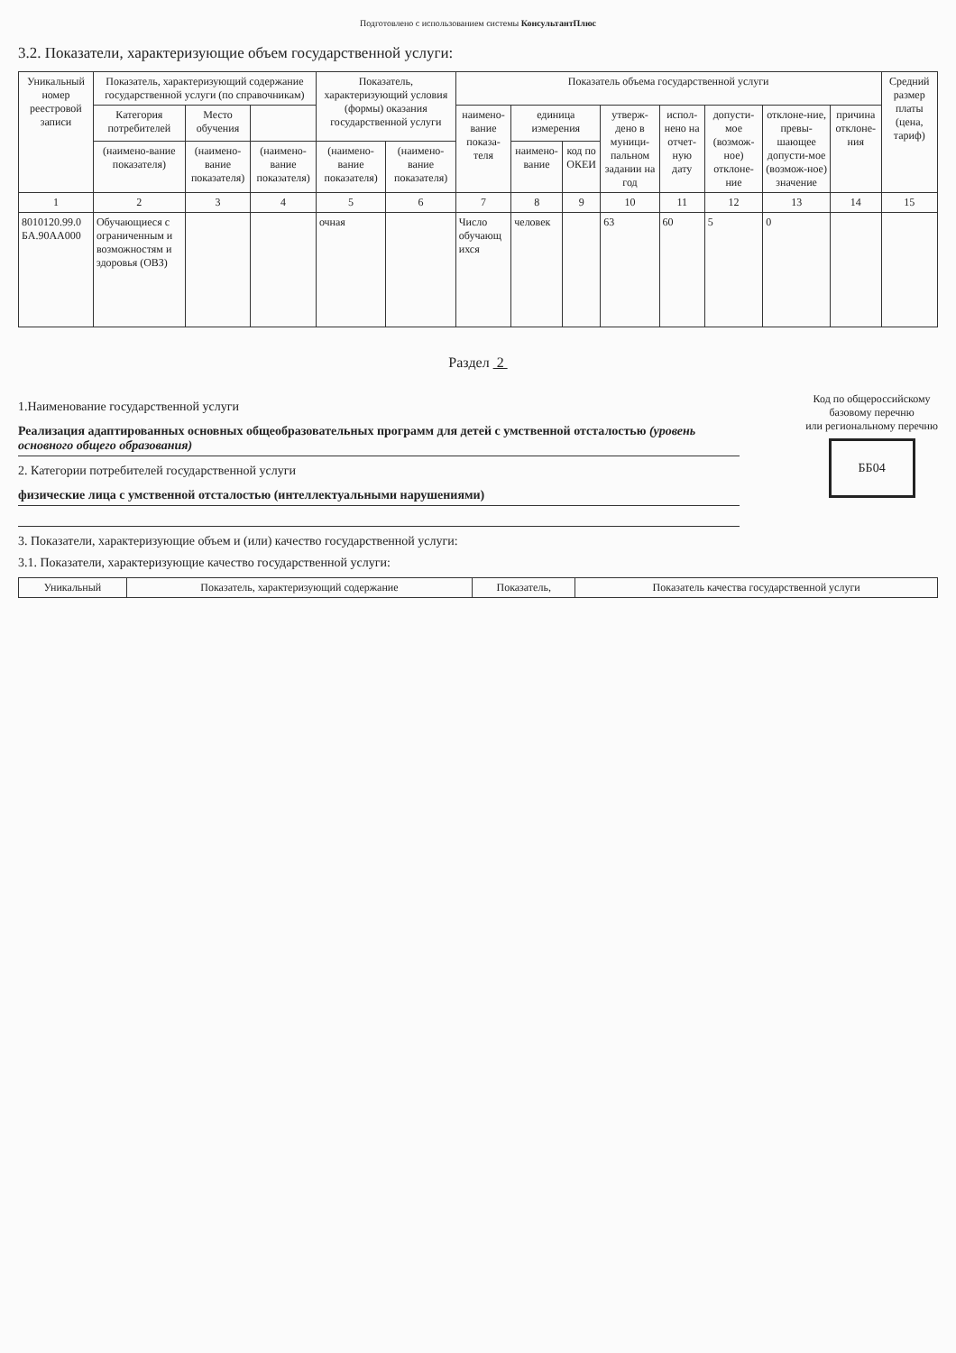Подготовлено с использованием системы КонсультантПлюс
3.2. Показатели, характеризующие объем государственной услуги:
| Уникальный номер реестровой записи | Показатель, характеризующий содержание государственной услуги (по справочникам) | | | Показатель, характеризующий условия (формы) оказания государственной услуги | | Показатель объема государственной услуги | | | | | | | | Средний размер платы (цена, тариф) |
| --- | --- | --- | --- | --- | --- | --- | --- | --- | --- | --- | --- | --- | --- | --- |
| | Категория потребителей | Место обучения | | | | наимено-вание показа-теля | единица измерения | | утверж-дено в муници-пальном задании на год | испол-нено на отчет-ную дату | допусти-мое (возмож-ное) отклоне-ние | отклоне-ние, превы-шающее допусти-мое (возмож-ное) значение | причина отклоне-ния | |
| | (наимено-вание показателя) | (наимено-вание показателя) | (наимено-вание показателя) | (наимено-вание показателя) | (наимено-вание показателя) | | наимено-вание | код по ОКЕИ | | | | | | |
| 1 | 2 | 3 | 4 | 5 | 6 | 7 | 8 | 9 | 10 | 11 | 12 | 13 | 14 | 15 |
| 8010120.99.0 БА.90АА000 | Обучающиеся с ограниченным и возможностям и здоровья (ОВЗ) | | | очная | | Число обучающ ихся | человек | | 63 | 60 | 5 | 0 | | |
Раздел 2
1.Наименование государственной услуги
Реализация адаптированных основных общеобразовательных программ для детей с умственной отсталостью (уровень основного общего образования)
2. Категории потребителей государственной услуги
физические лица с умственной отсталостью (интеллектуальными нарушениями)
Код по общероссийскому
базовому перечню
или региональному перечню
ББ04
3. Показатели, характеризующие объем и (или) качество государственной услуги:
3.1. Показатели, характеризующие качество государственной услуги:
| Уникальный | Показатель, характеризующий содержание | Показатель, | Показатель качества государственной услуги |
| --- | --- | --- | --- |